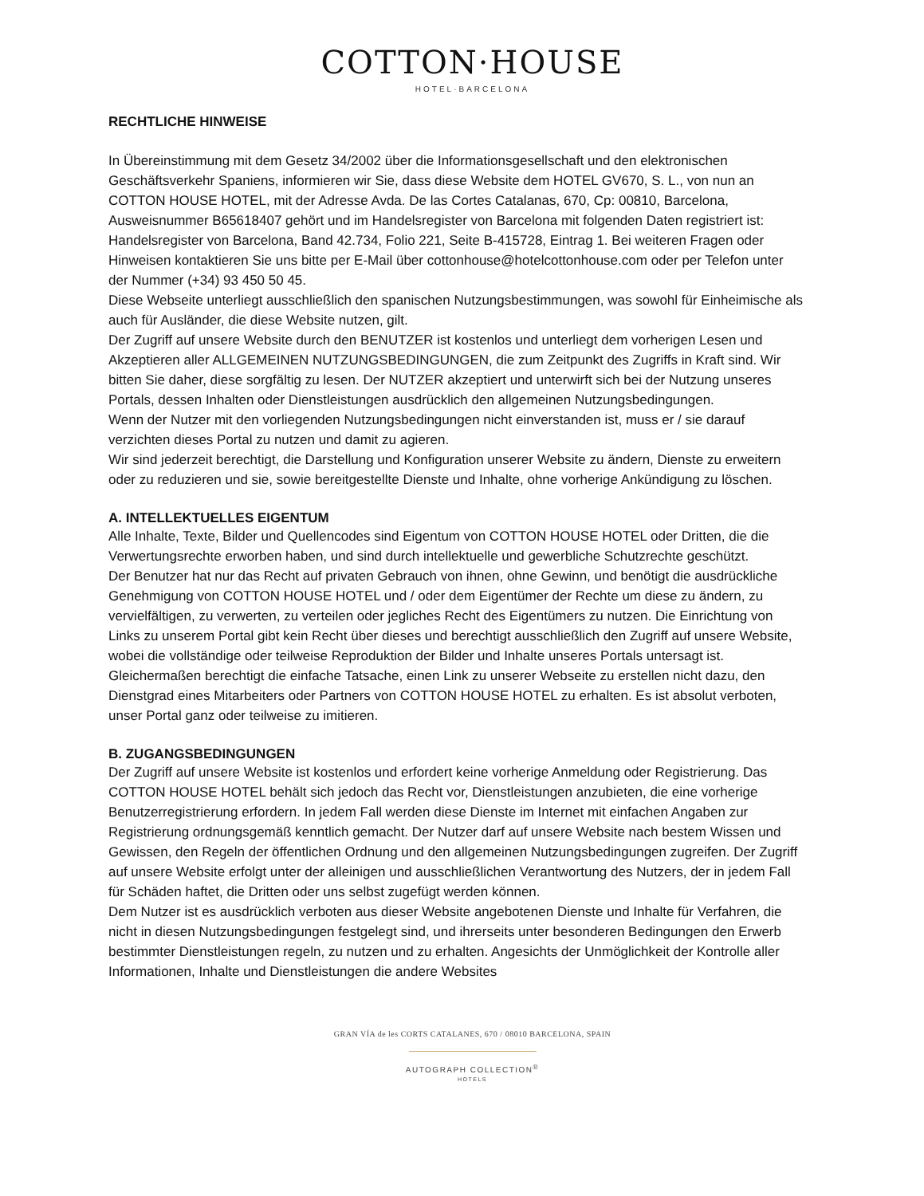COTTON·HOUSE
HOTEL·BARCELONA
RECHTLICHE HINWEISE
In Übereinstimmung mit dem Gesetz 34/2002 über die Informationsgesellschaft und den elektronischen Geschäftsverkehr Spaniens, informieren wir Sie, dass diese Website dem HOTEL GV670, S. L., von nun an COTTON HOUSE HOTEL, mit der Adresse Avda. De las Cortes Catalanas, 670, Cp: 00810, Barcelona, Ausweisnummer B65618407 gehört und im Handelsregister von Barcelona mit folgenden Daten registriert ist: Handelsregister von Barcelona, Band 42.734, Folio 221, Seite B-415728, Eintrag 1. Bei weiteren Fragen oder Hinweisen kontaktieren Sie uns bitte per E-Mail über cottonhouse@hotelcottonhouse.com oder per Telefon unter der Nummer (+34) 93 450 50 45.
Diese Webseite unterliegt ausschließlich den spanischen Nutzungsbestimmungen, was sowohl für Einheimische als auch für Ausländer, die diese Website nutzen, gilt.
Der Zugriff auf unsere Website durch den BENUTZER ist kostenlos und unterliegt dem vorherigen Lesen und Akzeptieren aller ALLGEMEINEN NUTZUNGSBEDINGUNGEN, die zum Zeitpunkt des Zugriffs in Kraft sind. Wir bitten Sie daher, diese sorgfältig zu lesen. Der NUTZER akzeptiert und unterwirft sich bei der Nutzung unseres Portals, dessen Inhalten oder Dienstleistungen ausdrücklich den allgemeinen Nutzungsbedingungen.
Wenn der Nutzer mit den vorliegenden Nutzungsbedingungen nicht einverstanden ist, muss er / sie darauf verzichten dieses Portal zu nutzen und damit zu agieren.
Wir sind jederzeit berechtigt, die Darstellung und Konfiguration unserer Website zu ändern, Dienste zu erweitern oder zu reduzieren und sie, sowie bereitgestellte Dienste und Inhalte, ohne vorherige Ankündigung zu löschen.
A. INTELLEKTUELLES EIGENTUM
Alle Inhalte, Texte, Bilder und Quellencodes sind Eigentum von COTTON HOUSE HOTEL oder Dritten, die die Verwertungsrechte erworben haben, und sind durch intellektuelle und gewerbliche Schutzrechte geschützt.
Der Benutzer hat nur das Recht auf privaten Gebrauch von ihnen, ohne Gewinn, und benötigt die ausdrückliche Genehmigung von COTTON HOUSE HOTEL und / oder dem Eigentümer der Rechte um diese zu ändern, zu vervielfältigen, zu verwerten, zu verteilen oder jegliches Recht des Eigentümers zu nutzen. Die Einrichtung von Links zu unserem Portal gibt kein Recht über dieses und berechtigt ausschließlich den Zugriff auf unsere Website, wobei die vollständige oder teilweise Reproduktion der Bilder und Inhalte unseres Portals untersagt ist. Gleichermaßen berechtigt die einfache Tatsache, einen Link zu unserer Webseite zu erstellen nicht dazu, den Dienstgrad eines Mitarbeiters oder Partners von COTTON HOUSE HOTEL zu erhalten. Es ist absolut verboten, unser Portal ganz oder teilweise zu imitieren.
B. ZUGANGSBEDINGUNGEN
Der Zugriff auf unsere Website ist kostenlos und erfordert keine vorherige Anmeldung oder Registrierung. Das COTTON HOUSE HOTEL behält sich jedoch das Recht vor, Dienstleistungen anzubieten, die eine vorherige Benutzerregistrierung erfordern. In jedem Fall werden diese Dienste im Internet mit einfachen Angaben zur Registrierung ordnungsgemäß kenntlich gemacht. Der Nutzer darf auf unsere Website nach bestem Wissen und Gewissen, den Regeln der öffentlichen Ordnung und den allgemeinen Nutzungsbedingungen zugreifen. Der Zugriff auf unsere Website erfolgt unter der alleinigen und ausschließlichen Verantwortung des Nutzers, der in jedem Fall für Schäden haftet, die Dritten oder uns selbst zugefügt werden können.
Dem Nutzer ist es ausdrücklich verboten aus dieser Website angebotenen Dienste und Inhalte für Verfahren, die nicht in diesen Nutzungsbedingungen festgelegt sind, und ihrerseits unter besonderen Bedingungen den Erwerb bestimmter Dienstleistungen regeln, zu nutzen und zu erhalten. Angesichts der Unmöglichkeit der Kontrolle aller Informationen, Inhalte und Dienstleistungen die andere Websites
GRAN VÍA de les CORTS CATALANES, 670 / 08010 BARCELONA, SPAIN
AUTOGRAPH COLLECTION<sup>®</sup>
HOTELS